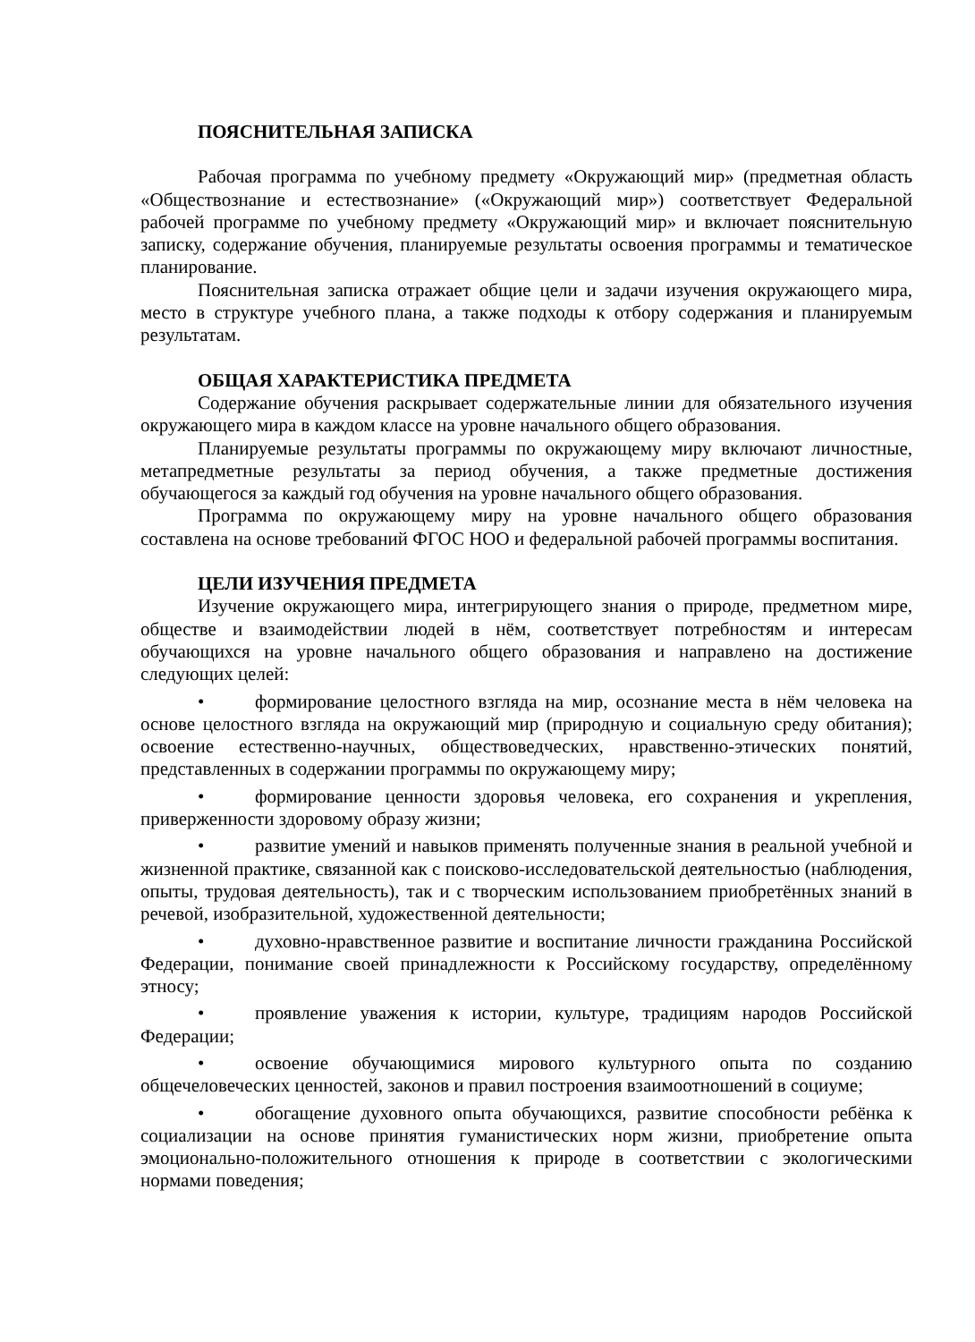ПОЯСНИТЕЛЬНАЯ ЗАПИСКА
Рабочая программа по учебному предмету «Окружающий мир» (предметная область «Обществознание и естествознание» («Окружающий мир») соответствует Федеральной рабочей программе по учебному предмету «Окружающий мир» и включает пояснительную записку, содержание обучения, планируемые результаты освоения программы и тематическое планирование.
Пояснительная записка отражает общие цели и задачи изучения окружающего мира, место в структуре учебного плана, а также подходы к отбору содержания и планируемым результатам.
ОБЩАЯ ХАРАКТЕРИСТИКА ПРЕДМЕТА
Содержание обучения раскрывает содержательные линии для обязательного изучения окружающего мира в каждом классе на уровне начального общего образования.
Планируемые результаты программы по окружающему миру включают личностные, метапредметные результаты за период обучения, а также предметные достижения обучающегося за каждый год обучения на уровне начального общего образования.
Программа по окружающему миру на уровне начального общего образования составлена на основе требований ФГОС НОО и федеральной рабочей программы воспитания.
ЦЕЛИ ИЗУЧЕНИЯ ПРЕДМЕТА
Изучение окружающего мира, интегрирующего знания о природе, предметном мире, обществе и взаимодействии людей в нём, соответствует потребностям и интересам обучающихся на уровне начального общего образования и направлено на достижение следующих целей:
• формирование целостного взгляда на мир, осознание места в нём человека на основе целостного взгляда на окружающий мир (природную и социальную среду обитания); освоение естественно-научных, обществоведческих, нравственно-этических понятий, представленных в содержании программы по окружающему миру;
• формирование ценности здоровья человека, его сохранения и укрепления, приверженности здоровому образу жизни;
• развитие умений и навыков применять полученные знания в реальной учебной и жизненной практике, связанной как с поисково-исследовательской деятельностью (наблюдения, опыты, трудовая деятельность), так и с творческим использованием приобретённых знаний в речевой, изобразительной, художественной деятельности;
• духовно-нравственное развитие и воспитание личности гражданина Российской Федерации, понимание своей принадлежности к Российскому государству, определённому этносу;
• проявление уважения к истории, культуре, традициям народов Российской Федерации;
• освоение обучающимися мирового культурного опыта по созданию общечеловеческих ценностей, законов и правил построения взаимоотношений в социуме;
• обогащение духовного опыта обучающихся, развитие способности ребёнка к социализации на основе принятия гуманистических норм жизни, приобретение опыта эмоционально-положительного отношения к природе в соответствии с экологическими нормами поведения;